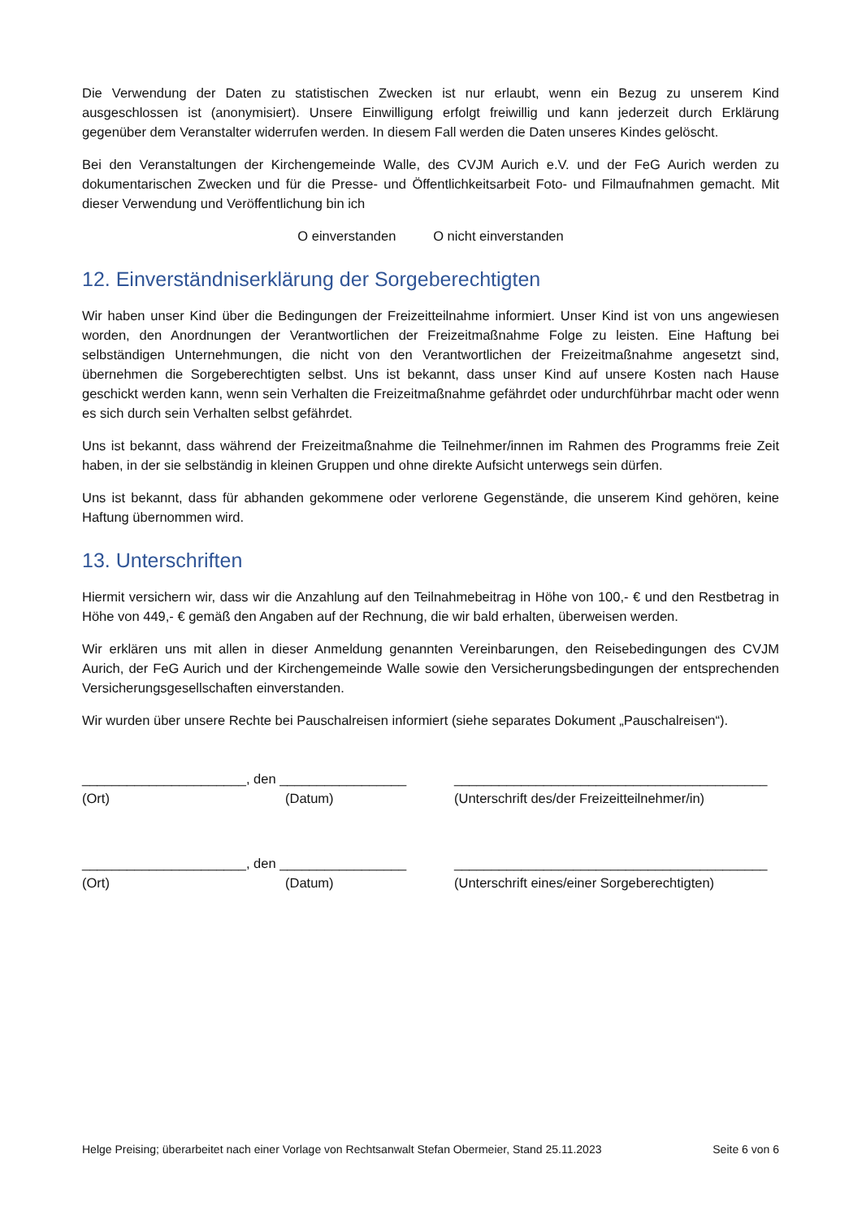Die Verwendung der Daten zu statistischen Zwecken ist nur erlaubt, wenn ein Bezug zu unserem Kind ausgeschlossen ist (anonymisiert). Unsere Einwilligung erfolgt freiwillig und kann jederzeit durch Erklärung gegenüber dem Veranstalter widerrufen werden. In diesem Fall werden die Daten unseres Kindes gelöscht.
Bei den Veranstaltungen der Kirchengemeinde Walle, des CVJM Aurich e.V. und der FeG Aurich werden zu dokumentarischen Zwecken und für die Presse- und Öffentlichkeitsarbeit Foto- und Filmaufnahmen gemacht. Mit dieser Verwendung und Veröffentlichung bin ich
O einverstanden O nicht einverstanden
12. Einverständniserklärung der Sorgeberechtigten
Wir haben unser Kind über die Bedingungen der Freizeitteilnahme informiert. Unser Kind ist von uns angewiesen worden, den Anordnungen der Verantwortlichen der Freizeitmaßnahme Folge zu leisten. Eine Haftung bei selbständigen Unternehmungen, die nicht von den Verantwortlichen der Freizeitmaßnahme angesetzt sind, übernehmen die Sorgeberechtigten selbst. Uns ist bekannt, dass unser Kind auf unsere Kosten nach Hause geschickt werden kann, wenn sein Verhalten die Freizeitmaßnahme gefährdet oder undurchführbar macht oder wenn es sich durch sein Verhalten selbst gefährdet.
Uns ist bekannt, dass während der Freizeitmaßnahme die Teilnehmer/innen im Rahmen des Programms freie Zeit haben, in der sie selbständig in kleinen Gruppen und ohne direkte Aufsicht unterwegs sein dürfen.
Uns ist bekannt, dass für abhanden gekommene oder verlorene Gegenstände, die unserem Kind gehören, keine Haftung übernommen wird.
13. Unterschriften
Hiermit versichern wir, dass wir die Anzahlung auf den Teilnahmebeitrag in Höhe von 100,- € und den Restbetrag in Höhe von 449,- € gemäß den Angaben auf der Rechnung, die wir bald erhalten, überweisen werden.
Wir erklären uns mit allen in dieser Anmeldung genannten Vereinbarungen, den Reisebedingungen des CVJM Aurich, der FeG Aurich und der Kirchengemeinde Walle sowie den Versicherungsbedingungen der entsprechenden Versicherungsgesellschaften einverstanden.
Wir wurden über unsere Rechte bei Pauschalreisen informiert (siehe separates Dokument „Pauschalreisen“).
______________________, den _________________
(Ort) (Datum)
__________________________________________
(Unterschrift des/der Freizeitteilnehmer/in)
______________________, den _________________
(Ort) (Datum)
__________________________________________
(Unterschrift eines/einer Sorgeberechtigten)
Helge Preising; überarbeitet nach einer Vorlage von Rechtsanwalt Stefan Obermeier, Stand 25.11.2023 Seite 6 von 6